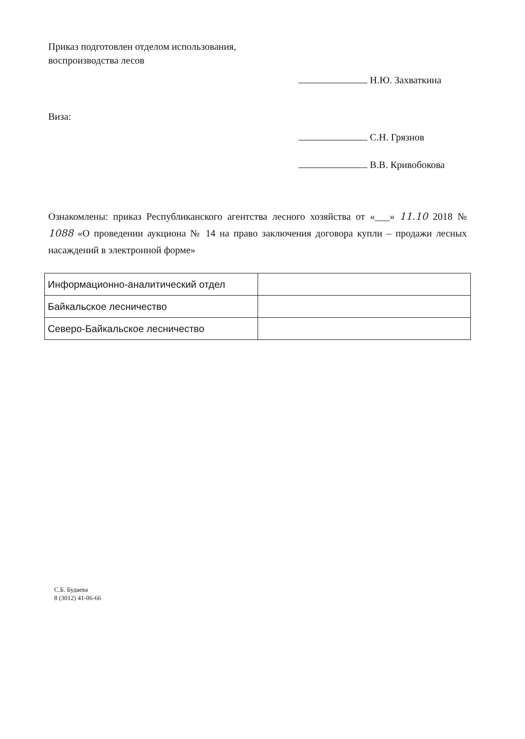Приказ подготовлен отделом использования,
воспроизводства лесов
Н.Ю. Захваткина
Виза:
С.Н. Грязнов
В.В. Кривобокова
Ознакомлены: приказ Республиканского агентства лесного хозяйства от «___» 11.10 2018 № 1088 «О проведении аукциона № 14 на право заключения договора купли – продажи лесных насаждений в электронной форме»
| Информационно-аналитический отдел | |
| Байкальское лесничество | |
| Северо-Байкальское лесничество | |
С.Б. Будаева
8 (3012) 41-06-66